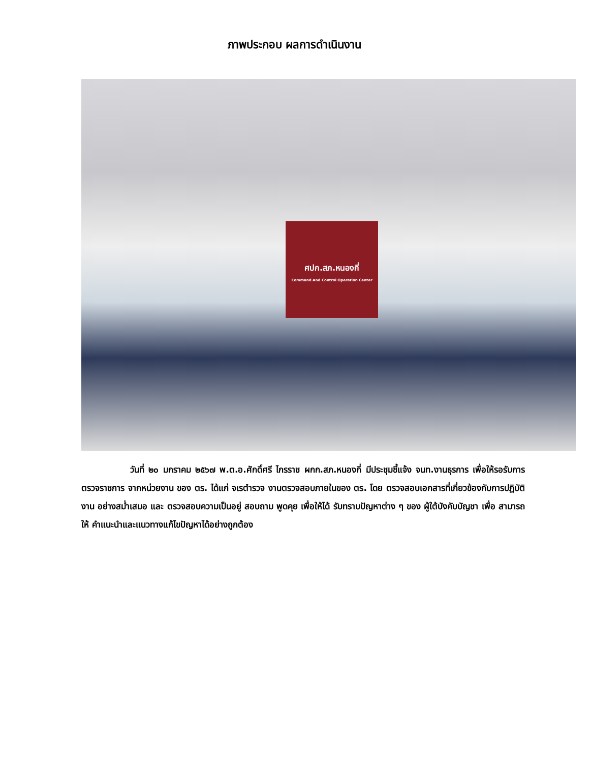ภาพประกอบ ผลการดำเนินงาน
ศปก.สภ.หนองกี่
Command And Control Operation Center
วันที่ ๒๐ มกราคม ๒๕๖๗ พ.ต.อ.ศักดิ์ศรี ไกรราช ผกก.สภ.หนองกี่ มีประชุมชี้แจ้ง จนท.งานธุรการ เพื่อให้รอรับการตรวจราชการ จากหน่วยงาน ของ ตร. ได้แก่ จเรตำรวจ งานตรวจสอบภายในของ ตร. โดย ตรวจสอบเอกสารที่เกี่ยวข้องกับการปฏิบัติงาน อย่างสม่ำเสมอ และ ตรวจสอบความเป็นอยู่ สอบถาม พูดคุย เพื่อให้ได้ รับทราบปัญหาต่าง ๆ ของ ผู้ใต้บังคับบัญชา เพื่อ สามารถให้ คำแนะนำและแนวทางแก้ไขปัญหาได้อย่างถูกต้อง